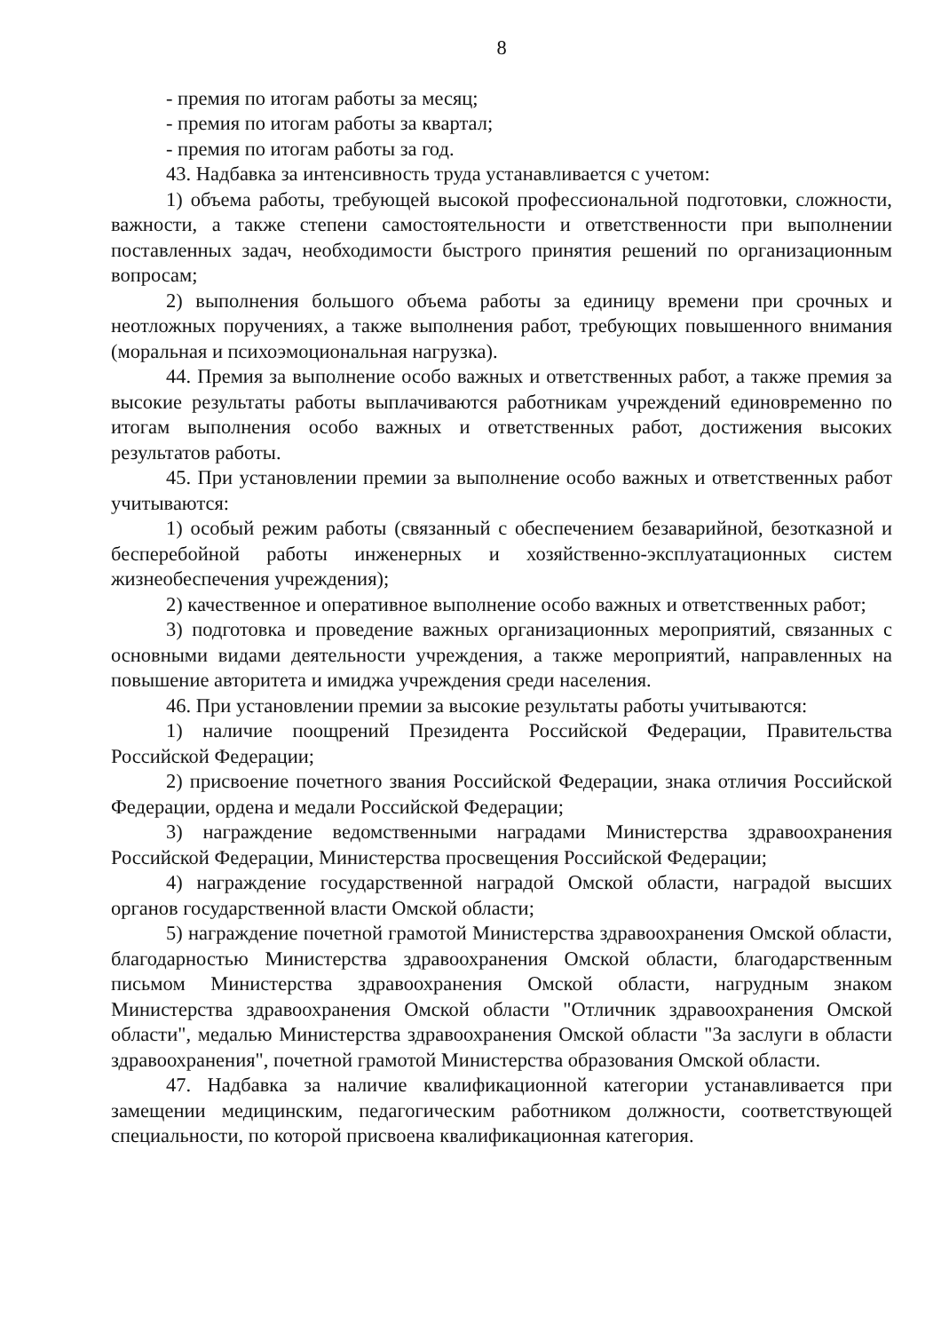8
- премия по итогам работы за месяц;
- премия по итогам работы за квартал;
- премия по итогам работы за год.
43. Надбавка за интенсивность труда устанавливается с учетом:
1) объема работы, требующей высокой профессиональной подготовки, сложности, важности, а также степени самостоятельности и ответственности при выполнении поставленных задач, необходимости быстрого принятия решений по организационным вопросам;
2) выполнения большого объема работы за единицу времени при срочных и неотложных поручениях, а также выполнения работ, требующих повышенного внимания (моральная и психоэмоциональная нагрузка).
44. Премия за выполнение особо важных и ответственных работ, а также премия за высокие результаты работы выплачиваются работникам учреждений единовременно по итогам выполнения особо важных и ответственных работ, достижения высоких результатов работы.
45. При установлении премии за выполнение особо важных и ответственных работ учитываются:
1) особый режим работы (связанный с обеспечением безаварийной, безотказной и бесперебойной работы инженерных и хозяйственно-эксплуатационных систем жизнеобеспечения учреждения);
2) качественное и оперативное выполнение особо важных и ответственных работ;
3) подготовка и проведение важных организационных мероприятий, связанных с основными видами деятельности учреждения, а также мероприятий, направленных на повышение авторитета и имиджа учреждения среди населения.
46. При установлении премии за высокие результаты работы учитываются:
1) наличие поощрений Президента Российской Федерации, Правительства Российской Федерации;
2) присвоение почетного звания Российской Федерации, знака отличия Российской Федерации, ордена и медали Российской Федерации;
3) награждение ведомственными наградами Министерства здравоохранения Российской Федерации, Министерства просвещения Российской Федерации;
4) награждение государственной наградой Омской области, наградой высших органов государственной власти Омской области;
5) награждение почетной грамотой Министерства здравоохранения Омской области, благодарностью Министерства здравоохранения Омской области, благодарственным письмом Министерства здравоохранения Омской области, нагрудным знаком Министерства здравоохранения Омской области "Отличник здравоохранения Омской области", медалью Министерства здравоохранения Омской области "За заслуги в области здравоохранения", почетной грамотой Министерства образования Омской области.
47. Надбавка за наличие квалификационной категории устанавливается при замещении медицинским, педагогическим работником должности, соответствующей специальности, по которой присвоена квалификационная категория.